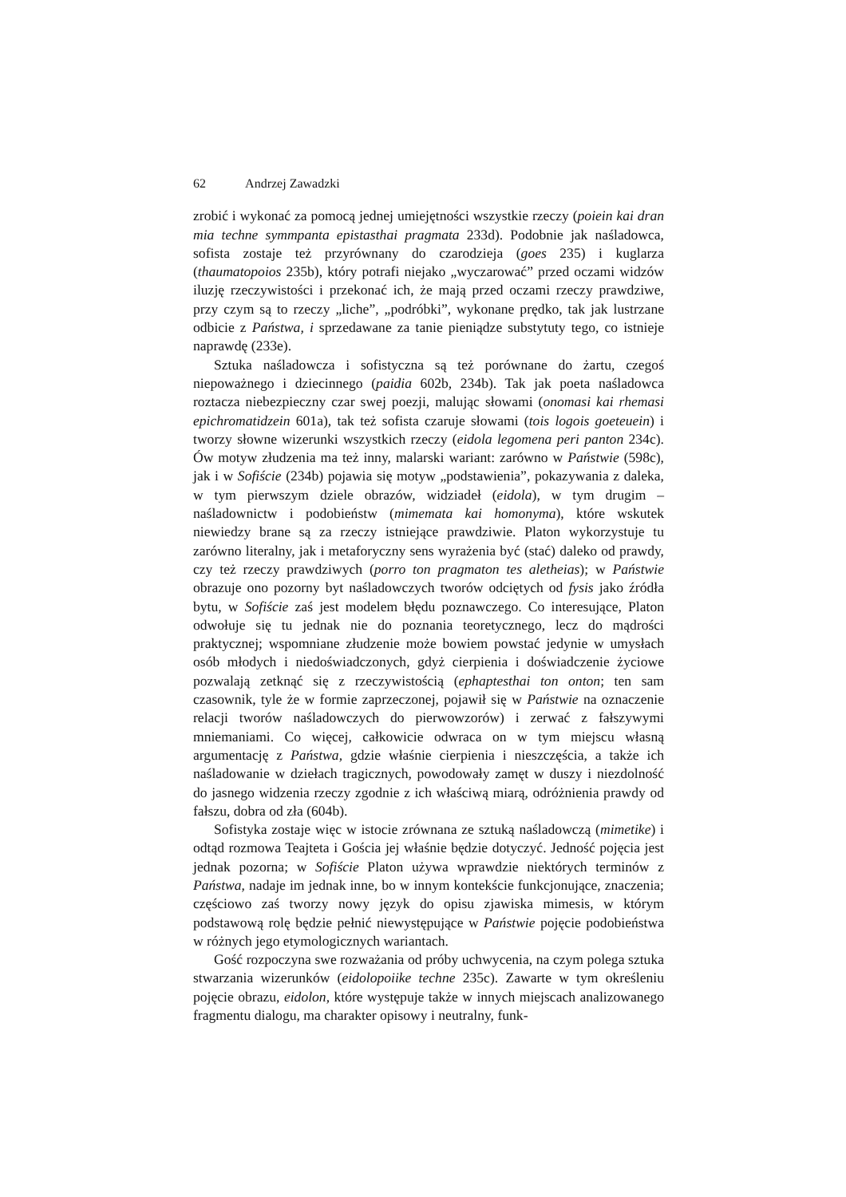62 Andrzej Zawadzki
zrobić i wykonać za pomocą jednej umiejętności wszystkie rzeczy (poiein kai dran mia techne symmpanta epistasthai pragmata 233d). Podobnie jak naśladowca, sofista zostaje też przyrównany do czarodzieja (goes 235) i kuglarza (thaumatopoios 235b), który potrafi niejako „wyczarować” przed oczami widzów iluzję rzeczywistości i przekonać ich, że mają przed oczami rzeczy prawdziwe, przy czym są to rzeczy „liche”, „podróbki”, wykonane prędko, tak jak lustrzane odbicie z Państwa, i sprzedawane za tanie pieniądze substytuty tego, co istnieje naprawdę (233e).
Sztuka naśladowcza i sofistyczna są też porównane do żartu, czegoś niepoważnego i dziecinnego (paidia 602b, 234b). Tak jak poeta naśladowca roztacza niebezpieczny czar swej poezji, malując słowami (onomasi kai rhemasi epichromatidzein 601a), tak też sofista czaruje słowami (tois logois goeteuein) i tworzy słowne wizerunki wszystkich rzeczy (eidola legomena peri panton 234c). Ów motyw złudzenia ma też inny, malarski wariant: zarówno w Państwie (598c), jak i w Sofiście (234b) pojawia się motyw „podstawienia”, pokazywania z daleka, w tym pierwszym dziele obrazów, widziadeł (eidola), w tym drugim – naśladownictw i podobieństw (mimemata kai homonyma), które wskutek niewiedzy brane są za rzeczy istniejące prawdziwie. Platon wykorzystuje tu zarówno literalny, jak i metaforyczny sens wyrażenia być (stać) daleko od prawdy, czy też rzeczy prawdziwych (porro ton pragmaton tes aletheias); w Państwie obrazuje ono pozorny byt naśladowczych tworów odciętych od fysis jako źródła bytu, w Sofiście zaś jest modelem błędu poznawczego. Co interesujące, Platon odwołuje się tu jednak nie do poznania teoretycznego, lecz do mądrości praktycznej; wspomniane złudzenie może bowiem powstać jedynie w umysłach osób młodych i niedoświadczonych, gdyż cierpienia i doświadczenie życiowe pozwalają zetknąć się z rzeczywistością (ephaptesthai ton onton; ten sam czasownik, tyle że w formie zaprzeczonej, pojawił się w Państwie na oznaczenie relacji tworów naśladowczych do pierwowzorów) i zerwać z fałszywymi mniemaniami. Co więcej, całkowicie odwraca on w tym miejscu własną argumentację z Państwa, gdzie właśnie cierpienia i nieszczęścia, a także ich naśladowanie w dziełach tragicznych, powodowały zamęt w duszy i niezdolność do jasnego widzenia rzeczy zgodnie z ich właściwą miarą, odróżnienia prawdy od fałszu, dobra od zła (604b).
Sofistyka zostaje więc w istocie zrównana ze sztuką naśladowczą (mimetike) i odtąd rozmowa Teajteta i Gościa jej właśnie będzie dotyczyć. Jedność pojęcia jest jednak pozorna; w Sofiście Platon używa wprawdzie niektórych terminów z Państwa, nadaje im jednak inne, bo w innym kontekście funkcjonujące, znaczenia; częściowo zaś tworzy nowy język do opisu zjawiska mimesis, w którym podstawową rolę będzie pełnić niewystępujące w Państwie pojęcie podobieństwa w różnych jego etymologicznych wariantach.
Gość rozpoczyna swe rozważania od próby uchwycenia, na czym polega sztuka stwarzania wizerunków (eidolopoiike techne 235c). Zawarte w tym określeniu pojęcie obrazu, eidolon, które występuje także w innych miejscach analizowanego fragmentu dialogu, ma charakter opisowy i neutralny, funk-